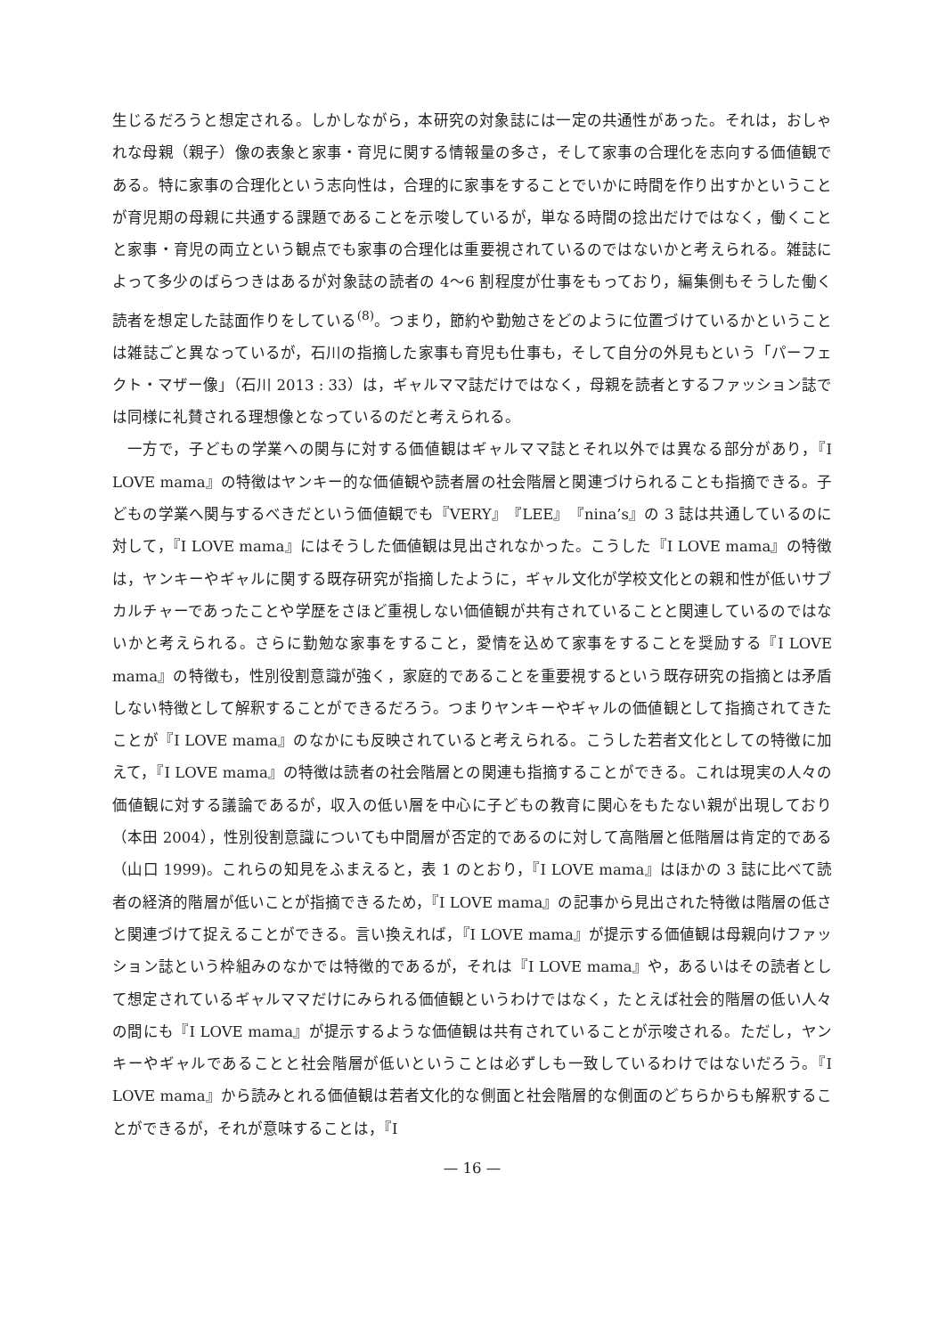生じるだろうと想定される。しかしながら，本研究の対象誌には一定の共通性があった。それは，おしゃれな母親（親子）像の表象と家事・育児に関する情報量の多さ，そして家事の合理化を志向する価値観である。特に家事の合理化という志向性は，合理的に家事をすることでいかに時間を作り出すかということが育児期の母親に共通する課題であることを示唆しているが，単なる時間の捻出だけではなく，働くことと家事・育児の両立という観点でも家事の合理化は重要視されているのではないかと考えられる。雑誌によって多少のばらつきはあるが対象誌の読者の 4〜6 割程度が仕事をもっており，編集側もそうした働く読者を想定した誌面作りをしている<sup>(8)</sup>。つまり，節約や勤勉さをどのように位置づけているかということは雑誌ごと異なっているが，石川の指摘した家事も育児も仕事も，そして自分の外見もという「パーフェクト・マザー像」（石川 2013 : 33）は，ギャルママ誌だけではなく，母親を読者とするファッション誌では同様に礼賛される理想像となっているのだと考えられる。
一方で，子どもの学業への関与に対する価値観はギャルママ誌とそれ以外では異なる部分があり，『I LOVE mama』の特徴はヤンキー的な価値観や読者層の社会階層と関連づけられることも指摘できる。子どもの学業へ関与するべきだという価値観でも『VERY』『LEE』『nina’s』の 3 誌は共通しているのに対して，『I LOVE mama』にはそうした価値観は見出されなかった。こうした『I LOVE mama』の特徴は，ヤンキーやギャルに関する既存研究が指摘したように，ギャル文化が学校文化との親和性が低いサブカルチャーであったことや学歴をさほど重視しない価値観が共有されていることと関連しているのではないかと考えられる。さらに勤勉な家事をすること，愛情を込めて家事をすることを奨励する『I LOVE mama』の特徴も，性別役割意識が強く，家庭的であることを重要視するという既存研究の指摘とは矛盾しない特徴として解釈することができるだろう。つまりヤンキーやギャルの価値観として指摘されてきたことが『I LOVE mama』のなかにも反映されていると考えられる。こうした若者文化としての特徴に加えて，『I LOVE mama』の特徴は読者の社会階層との関連も指摘することができる。これは現実の人々の価値観に対する議論であるが，収入の低い層を中心に子どもの教育に関心をもたない親が出現しており（本田 2004），性別役割意識についても中間層が否定的であるのに対して高階層と低階層は肯定的である（山口 1999)。これらの知見をふまえると，表 1 のとおり，『I LOVE mama』はほかの 3 誌に比べて読者の経済的階層が低いことが指摘できるため，『I LOVE mama』の記事から見出された特徴は階層の低さと関連づけて捉えることができる。言い換えれば，『I LOVE mama』が提示する価値観は母親向けファッション誌という枠組みのなかでは特徴的であるが，それは『I LOVE mama』や，あるいはその読者として想定されているギャルママだけにみられる価値観というわけではなく，たとえば社会的階層の低い人々の間にも『I LOVE mama』が提示するような価値観は共有されていることが示唆される。ただし，ヤンキーやギャルであることと社会階層が低いということは必ずしも一致しているわけではないだろう。『I LOVE mama』から読みとれる価値観は若者文化的な側面と社会階層的な側面のどちらからも解釈することができるが，それが意味することは，『I
— 16 —